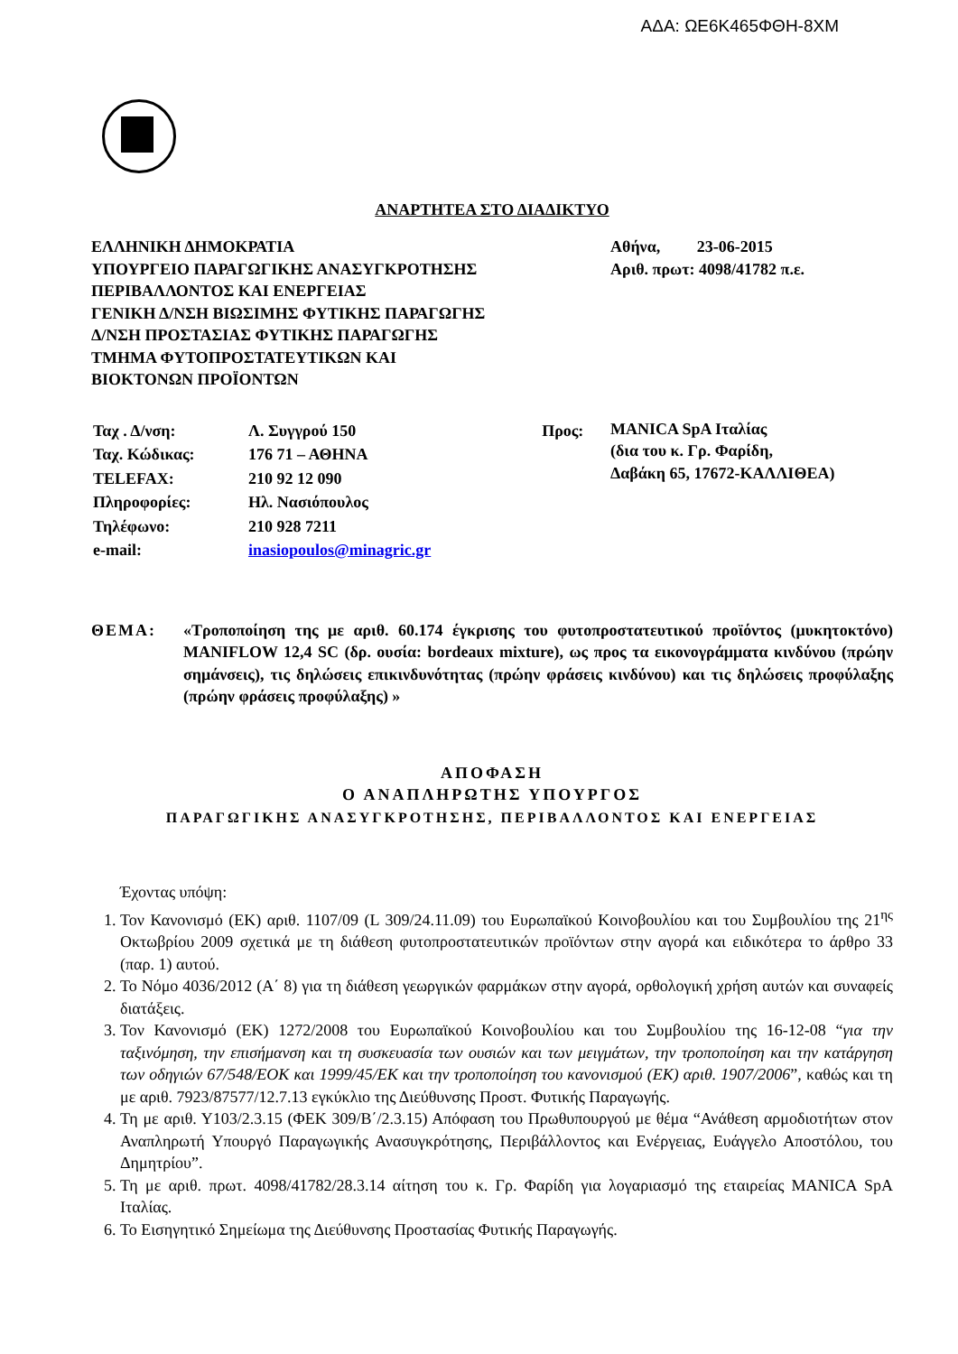ΑΔΑ: ΩΕ6Κ465ΦΘΗ-8ΧΜ
ΑΝΑΡΤΗΤΕΑ ΣΤΟ ΔΙΑΔΙΚΤΥΟ
ΕΛΛΗΝΙΚΗ ΔΗΜΟΚΡΑΤΙΑ
ΥΠΟΥΡΓΕΙΟ ΠΑΡΑΓΩΓΙΚΗΣ ΑΝΑΣΥΓΚΡΟΤΗΣΗΣ
ΠΕΡΙΒΑΛΛΟΝΤΟΣ ΚΑΙ ΕΝΕΡΓΕΙΑΣ
ΓΕΝΙΚΗ Δ/ΝΣΗ ΒΙΩΣΙΜΗΣ ΦΥΤΙΚΗΣ ΠΑΡΑΓΩΓΗΣ
Δ/ΝΣΗ ΠΡΟΣΤΑΣΙΑΣ ΦΥΤΙΚΗΣ ΠΑΡΑΓΩΓΗΣ
ΤΜΗΜΑ ΦΥΤΟΠΡΟΣΤΑΤΕΥΤΙΚΩΝ ΚΑΙ
ΒΙΟΚΤΟΝΩΝ ΠΡΟΪΟΝΤΩΝ
Αθήνα, 23-06-2015
Αριθ. πρωτ: 4098/41782 π.ε.
| Ταχ . Δ/νση: | Λ. Συγγρού 150 | Προς: |
| Ταχ. Κώδικας: | 176 71 – ΑΘΗΝΑ | |
| TELEFAX: | 210 92 12 090 | |
| Πληροφορίες: | Ηλ. Νασιόπουλος | |
| Τηλέφωνο: | 210 928 7211 | |
| e-mail: | inasiopoulos@minagric.gr | |
MANICA SpA Ιταλίας
(δια του κ. Γρ. Φαρίδη,
Δαβάκη 65, 17672-ΚΑΛΛΙΘΕΑ)
ΘΕΜΑ: «Τροποποίηση της με αριθ. 60.174 έγκρισης του φυτοπροστατευτικού προϊόντος (μυκητοκτόνο) MANIFLOW 12,4 SC (δρ. ουσία: bordeaux mixture), ως προς τα εικονογράμματα κινδύνου (πρώην σημάνσεις), τις δηλώσεις επικινδυνότητας (πρώην φράσεις κινδύνου) και τις δηλώσεις προφύλαξης (πρώην φράσεις προφύλαξης) »
ΑΠΟΦΑΣΗ
Ο ΑΝΑΠΛΗΡΩΤΗΣ ΥΠΟΥΡΓΟΣ
ΠΑΡΑΓΩΓΙΚΗΣ ΑΝΑΣΥΓΚΡΟΤΗΣΗΣ, ΠΕΡΙΒΑΛΛΟΝΤΟΣ ΚΑΙ ΕΝΕΡΓΕΙΑΣ
Έχοντας υπόψη:
1. Τον Κανονισμό (ΕΚ) αριθ. 1107/09 (L 309/24.11.09) του Ευρωπαϊκού Κοινοβουλίου και του Συμβουλίου της 21<sup>ης</sup> Οκτωβρίου 2009 σχετικά με τη διάθεση φυτοπροστατευτικών προϊόντων στην αγορά και ειδικότερα το άρθρο 33 (παρ. 1) αυτού.
2. Το Νόμο 4036/2012 (Α΄ 8) για τη διάθεση γεωργικών φαρμάκων στην αγορά, ορθολογική χρήση αυτών και συναφείς διατάξεις.
3. Τον Κανονισμό (ΕΚ) 1272/2008 του Ευρωπαϊκού Κοινοβουλίου και του Συμβουλίου της 16-12-08 “για την ταξινόμηση, την επισήμανση και τη συσκευασία των ουσιών και των μειγμάτων, την τροποποίηση και την κατάργηση των οδηγιών 67/548/ΕΟΚ και 1999/45/ΕΚ και την τροποποίηση του κανονισμού (ΕΚ) αριθ. 1907/2006”, καθώς και τη με αριθ. 7923/87577/12.7.13 εγκύκλιο της Διεύθυνσης Προστ. Φυτικής Παραγωγής.
4. Τη με αριθ. Υ103/2.3.15 (ΦΕΚ 309/Β΄/2.3.15) Απόφαση του Πρωθυπουργού με θέμα “Ανάθεση αρμοδιοτήτων στον Αναπληρωτή Υπουργό Παραγωγικής Ανασυγκρότησης, Περιβάλλοντος και Ενέργειας, Ευάγγελο Αποστόλου, του Δημητρίου”.
5. Τη με αριθ. πρωτ. 4098/41782/28.3.14 αίτηση του κ. Γρ. Φαρίδη για λογαριασμό της εταιρείας MANICA SpA Ιταλίας.
6. Το Εισηγητικό Σημείωμα της Διεύθυνσης Προστασίας Φυτικής Παραγωγής.